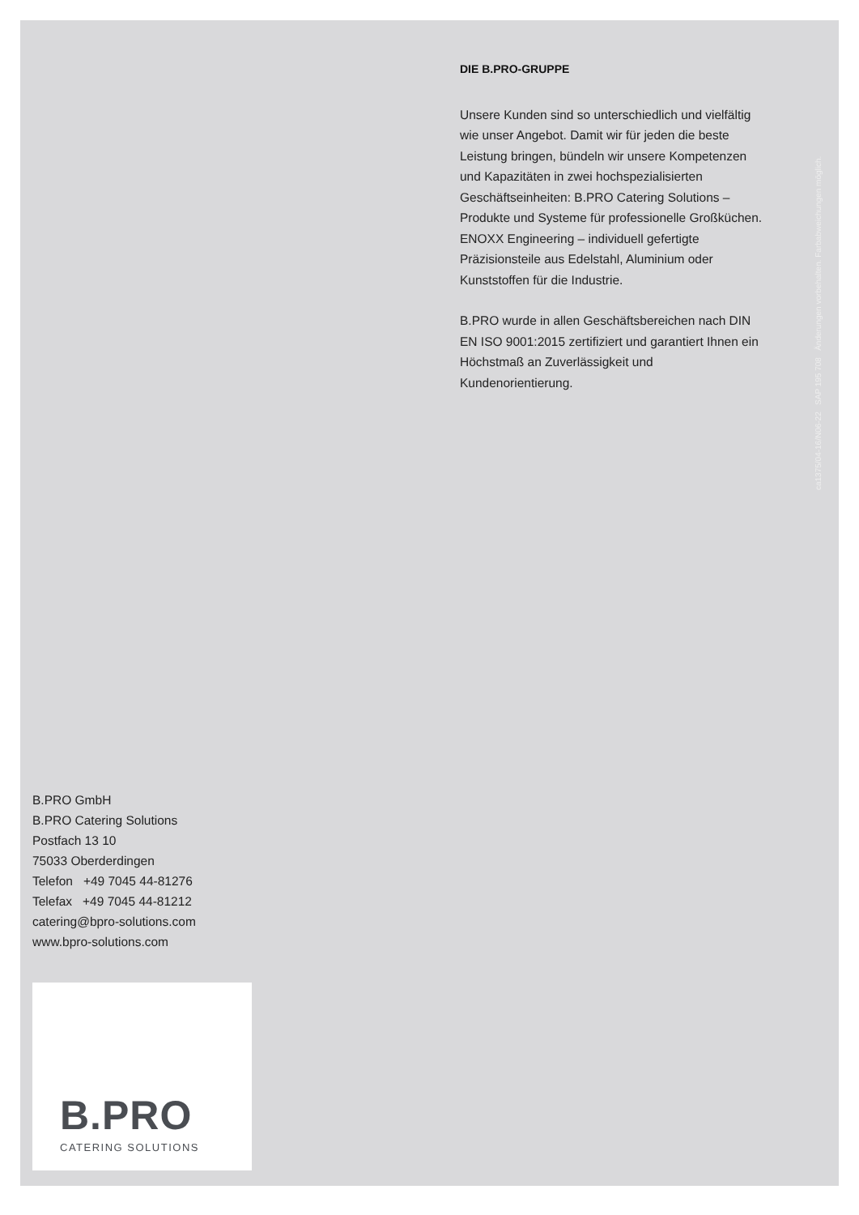DIE B.PRO-GRUPPE
Unsere Kunden sind so unterschiedlich und vielfältig wie unser Angebot. Damit wir für jeden die beste Leistung bringen, bündeln wir unsere Kompetenzen und Kapazitäten in zwei hochspezialisierten Geschäftseinheiten: B.PRO Catering Solutions – Produkte und Systeme für professionelle Großküchen. ENOXX Engineering – individuell gefertigte Präzisionsteile aus Edelstahl, Aluminium oder Kunststoffen für die Industrie.
B.PRO wurde in allen Geschäftsbereichen nach DIN EN ISO 9001:2015 zertifiziert und garantiert Ihnen ein Höchstmaß an Zuverlässigkeit und Kundenorientierung.
ca1375/04-16/N06-22 SAP 195 708 Änderungen vorbehalten. Farbabweichungen möglich.
B.PRO GmbH
B.PRO Catering Solutions
Postfach 13 10
75033 Oberderdingen
Telefon +49 7045 44-81276
Telefax +49 7045 44-81212
catering@bpro-solutions.com
www.bpro-solutions.com
B.PRO
CATERING SOLUTIONS